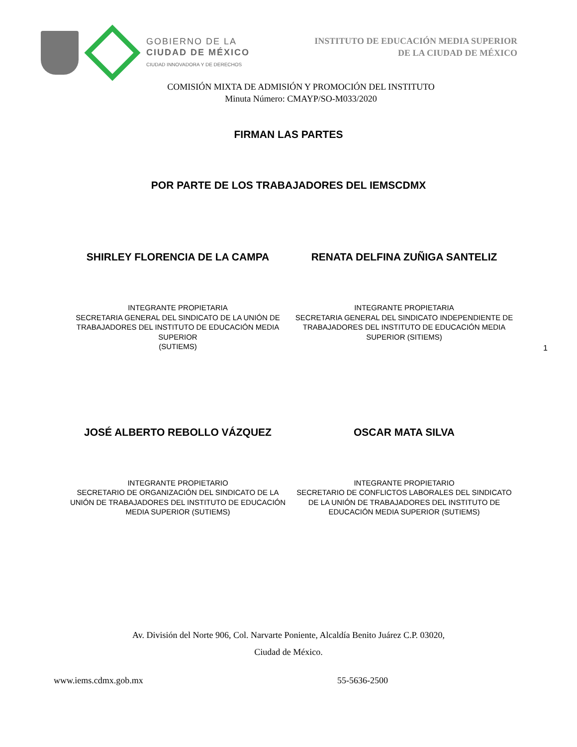GOBIERNO DE LA
CIUDAD DE MÉXICO
CIUDAD INNOVADORA Y DE DERECHOS
INSTITUTO DE EDUCACIÓN MEDIA SUPERIOR
DE LA CIUDAD DE MÉXICO
COMISIÓN MIXTA DE ADMISIÓN Y PROMOCIÓN DEL INSTITUTO
Minuta Número: CMAYP/SO-M033/2020
FIRMAN LAS PARTES
POR PARTE DE LOS TRABAJADORES DEL IEMSCDMX
SHIRLEY FLORENCIA DE LA CAMPA RENATA DELFINA ZUÑIGA SANTELIZ
INTEGRANTE PROPIETARIA
SECRETARIA GENERAL DEL SINDICATO DE LA UNIÓN DE TRABAJADORES DEL INSTITUTO DE EDUCACIÓN MEDIA SUPERIOR
(SUTIEMS)
INTEGRANTE PROPIETARIA
SECRETARIA GENERAL DEL SINDICATO INDEPENDIENTE DE TRABAJADORES DEL INSTITUTO DE EDUCACIÓN MEDIA SUPERIOR (SITIEMS)
1
JOSÉ ALBERTO REBOLLO VÁZQUEZ OSCAR MATA SILVA
INTEGRANTE PROPIETARIO
SECRETARIO DE ORGANIZACIÓN DEL SINDICATO DE LA UNIÓN DE TRABAJADORES DEL INSTITUTO DE EDUCACIÓN MEDIA SUPERIOR (SUTIEMS)
INTEGRANTE PROPIETARIO
SECRETARIO DE CONFLICTOS LABORALES DEL SINDICATO DE LA UNIÓN DE TRABAJADORES DEL INSTITUTO DE EDUCACIÓN MEDIA SUPERIOR (SUTIEMS)
Av. División del Norte 906, Col. Narvarte Poniente, Alcaldía Benito Juárez C.P. 03020,
Ciudad de México.
www.iems.cdmx.gob.mx 55-5636-2500